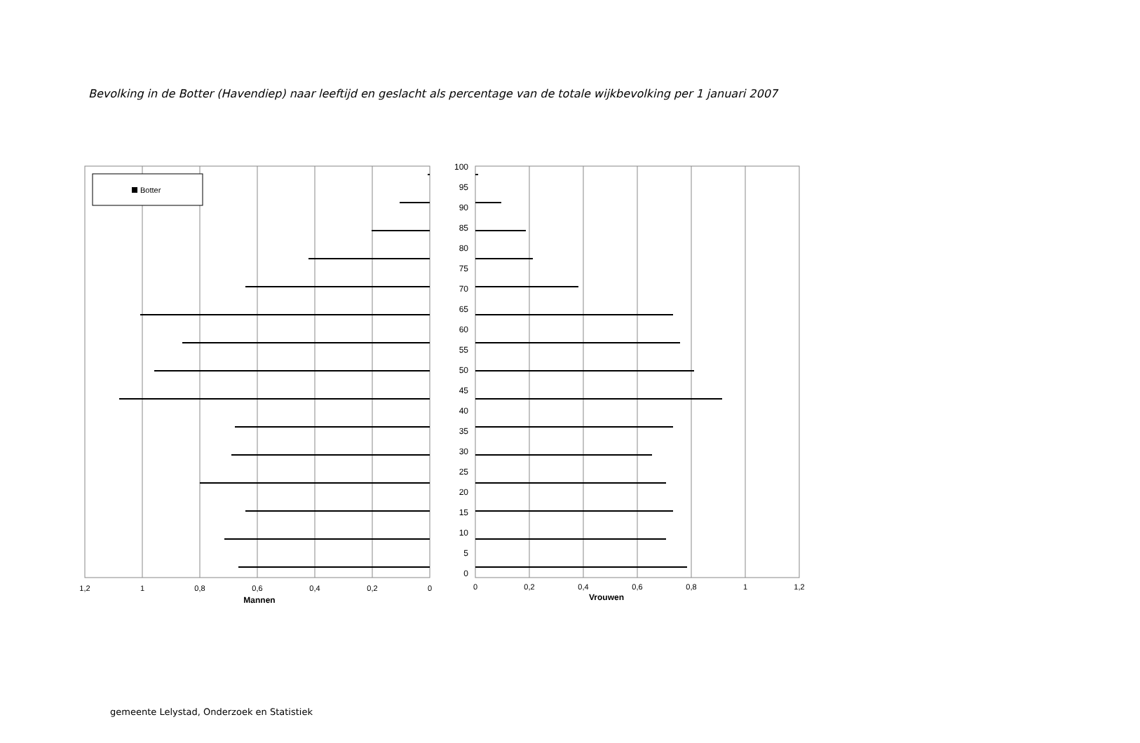Bevolking in de Botter (Havendiep) naar leeftijd en geslacht als percentage van de totale wijkbevolking per 1 januari 2007
Botter
1,2
1
0,8
0,6
0,4
0,2
0
Mannen
100
95
90
85
80
75
70
65
60
55
50
45
40
35
30
25
20
15
10
5
0
0
0,2
0,4
0,6
0,8
1
1,2
Vrouwen
gemeente Lelystad, Onderzoek en Statistiek